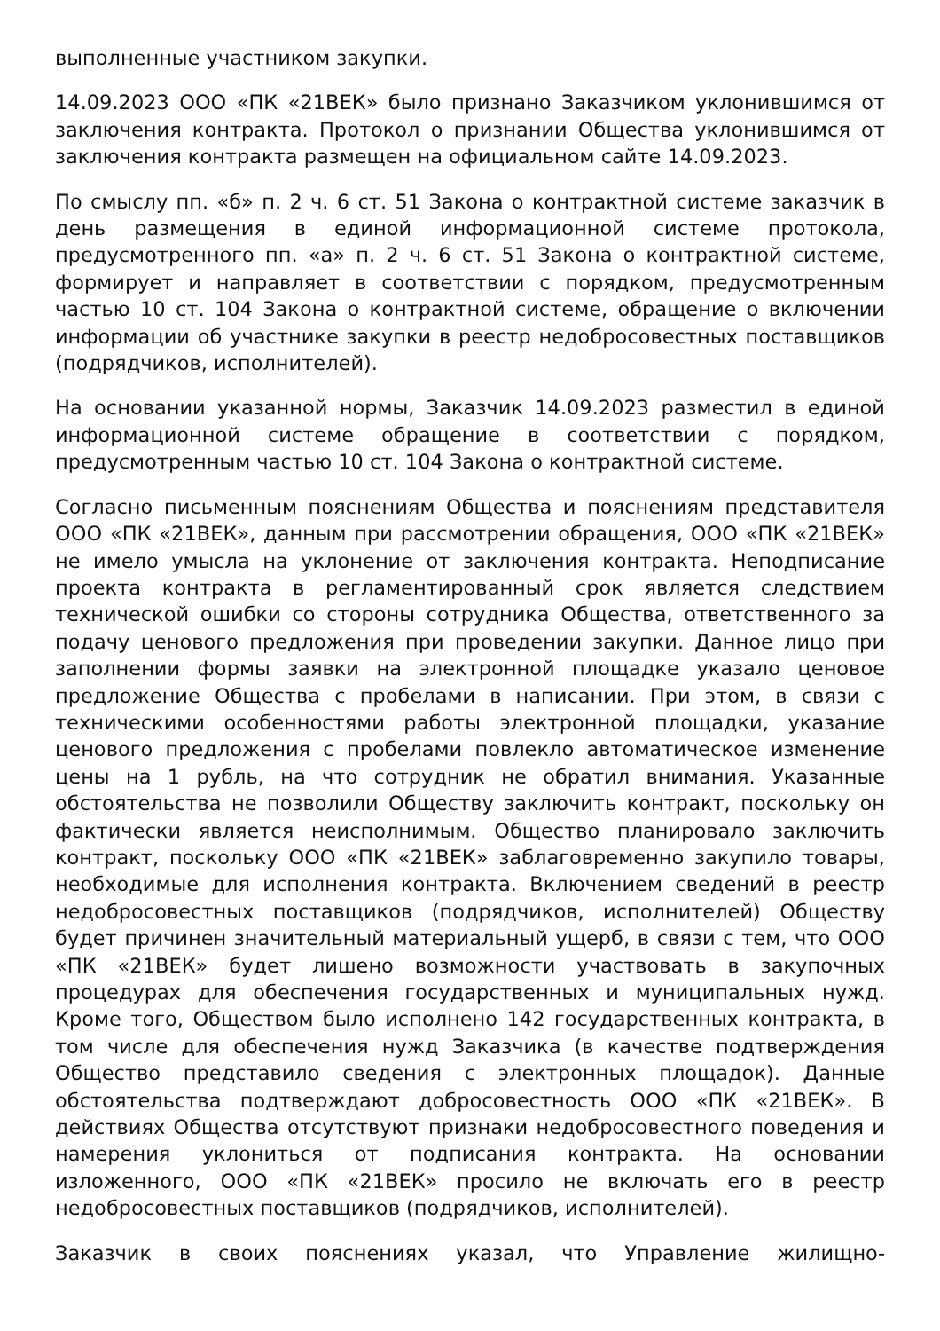выполненные участником закупки.
14.09.2023 ООО «ПК «21ВЕК» было признано Заказчиком уклонившимся от заключения контракта. Протокол о признании Общества уклонившимся от заключения контракта размещен на официальном сайте 14.09.2023.
По смыслу пп. «б» п. 2 ч. 6 ст. 51 Закона о контрактной системе заказчик в день размещения в единой информационной системе протокола, предусмотренного пп. «а» п. 2 ч. 6 ст. 51 Закона о контрактной системе, формирует и направляет в соответствии с порядком, предусмотренным частью 10 ст. 104 Закона о контрактной системе, обращение о включении информации об участнике закупки в реестр недобросовестных поставщиков (подрядчиков, исполнителей).
На основании указанной нормы, Заказчик 14.09.2023 разместил в единой информационной системе обращение в соответствии с порядком, предусмотренным частью 10 ст. 104 Закона о контрактной системе.
Согласно письменным пояснениям Общества и пояснениям представителя ООО «ПК «21ВЕК», данным при рассмотрении обращения, ООО «ПК «21ВЕК» не имело умысла на уклонение от заключения контракта. Неподписание проекта контракта в регламентированный срок является следствием технической ошибки со стороны сотрудника Общества, ответственного за подачу ценового предложения при проведении закупки. Данное лицо при заполнении формы заявки на электронной площадке указало ценовое предложение Общества с пробелами в написании. При этом, в связи с техническими особенностями работы электронной площадки, указание ценового предложения с пробелами повлекло автоматическое изменение цены на 1 рубль, на что сотрудник не обратил внимания. Указанные обстоятельства не позволили Обществу заключить контракт, поскольку он фактически является неисполнимым. Общество планировало заключить контракт, поскольку ООО «ПК «21ВЕК» заблаговременно закупило товары, необходимые для исполнения контракта. Включением сведений в реестр недобросовестных поставщиков (подрядчиков, исполнителей) Обществу будет причинен значительный материальный ущерб, в связи с тем, что ООО «ПК «21ВЕК» будет лишено возможности участвовать в закупочных процедурах для обеспечения государственных и муниципальных нужд. Кроме того, Обществом было исполнено 142 государственных контракта, в том числе для обеспечения нужд Заказчика (в качестве подтверждения Общество представило сведения с электронных площадок). Данные обстоятельства подтверждают добросовестность ООО «ПК «21ВЕК». В действиях Общества отсутствуют признаки недобросовестного поведения и намерения уклониться от подписания контракта. На основании изложенного, ООО «ПК «21ВЕК» просило не включать его в реестр недобросовестных поставщиков (подрядчиков, исполнителей).
Заказчик в своих пояснениях указал, что Управление жилищно-